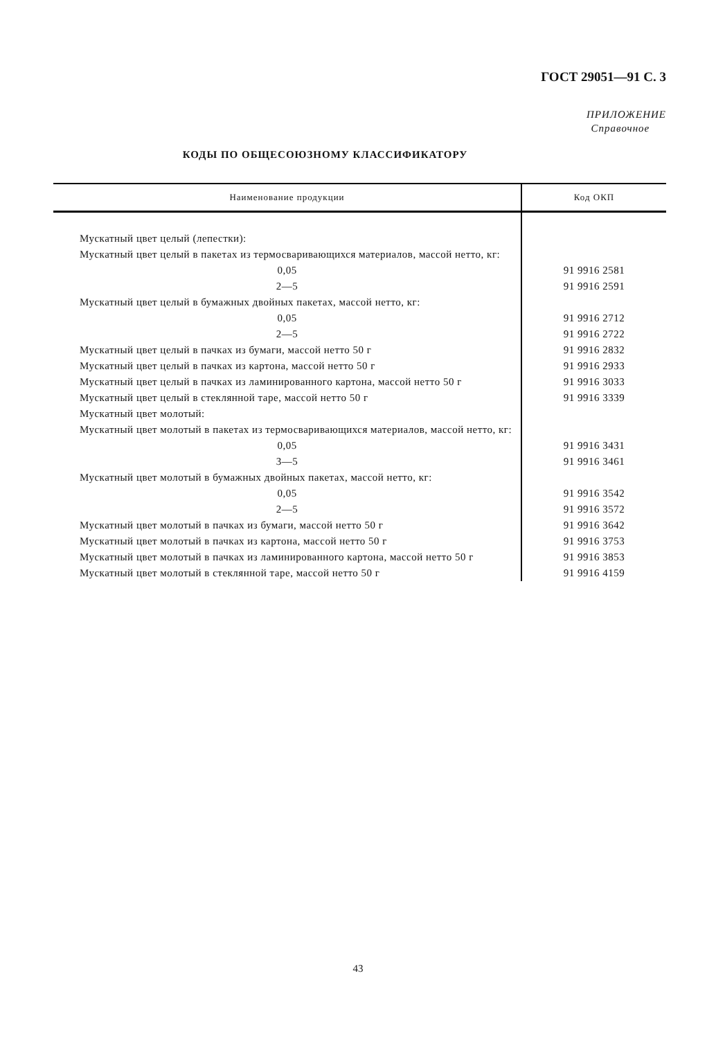ГОСТ 29051—91 С. 3
ПРИЛОЖЕНИЕ
Справочное
КОДЫ ПО ОБЩЕСОЮЗНОМУ КЛАССИФИКАТОРУ
| Наименование продукции | Код ОКП |
| --- | --- |
| Мускатный цвет целый (лепестки): | |
| Мускатный цвет целый в пакетах из термосваривающихся материалов, массой нетто, кг: | |
| 0,05 | 91 9916 2581 |
| 2—5 | 91 9916 2591 |
| Мускатный цвет целый в бумажных двойных пакетах, массой нетто, кг: | |
| 0,05 | 91 9916 2712 |
| 2—5 | 91 9916 2722 |
| Мускатный цвет целый в пачках из бумаги, массой нетто 50 г | 91 9916 2832 |
| Мускатный цвет целый в пачках из картона, массой нетто 50 г | 91 9916 2933 |
| Мускатный цвет целый в пачках из ламинированного картона, массой нетто 50 г | 91 9916 3033 |
| Мускатный цвет целый в стеклянной таре, массой нетто 50 г | 91 9916 3339 |
| Мускатный цвет молотый: | |
| Мускатный цвет молотый в пакетах из термосваривающихся материалов, массой нетто, кг: | |
| 0,05 | 91 9916 3431 |
| 3—5 | 91 9916 3461 |
| Мускатный цвет молотый в бумажных двойных пакетах, массой нетто, кг: | |
| 0,05 | 91 9916 3542 |
| 2—5 | 91 9916 3572 |
| Мускатный цвет молотый в пачках из бумаги, массой нетто 50 г | 91 9916 3642 |
| Мускатный цвет молотый в пачках из картона, массой нетто 50 г | 91 9916 3753 |
| Мускатный цвет молотый в пачках из ламинированного картона, массой нетто 50 г | 91 9916 3853 |
| Мускатный цвет молотый в стеклянной таре, массой нетто 50 г | 91 9916 4159 |
43